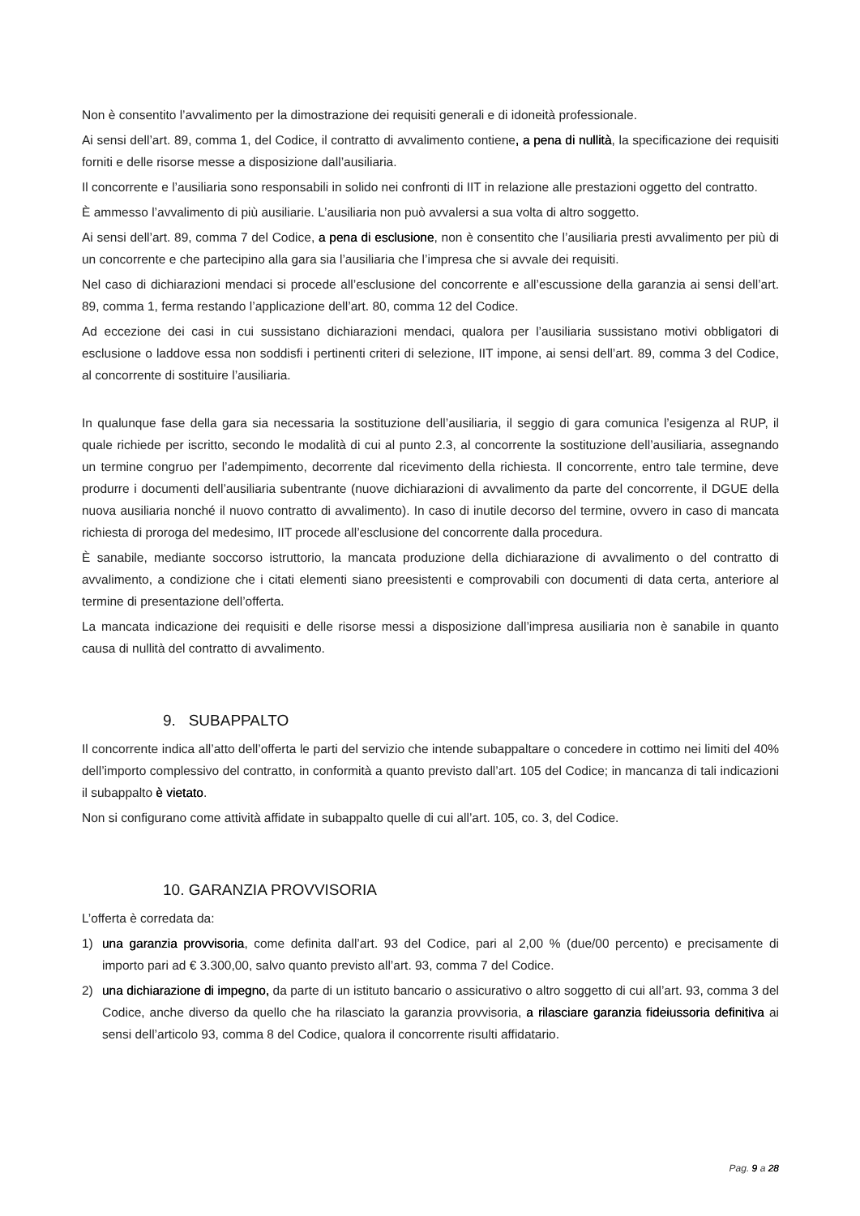Non è consentito l’avvalimento per la dimostrazione dei requisiti generali e di idoneità professionale.
Ai sensi dell’art. 89, comma 1, del Codice, il contratto di avvalimento contiene, a pena di nullità, la specificazione dei requisiti forniti e delle risorse messe a disposizione dall’ausiliaria.
Il concorrente e l’ausiliaria sono responsabili in solido nei confronti di IIT in relazione alle prestazioni oggetto del contratto.
È ammesso l’avvalimento di più ausiliarie. L’ausiliaria non può avvalersi a sua volta di altro soggetto.
Ai sensi dell’art. 89, comma 7 del Codice, a pena di esclusione, non è consentito che l’ausiliaria presti avvalimento per più di un concorrente e che partecipino alla gara sia l’ausiliaria che l’impresa che si avvale dei requisiti.
Nel caso di dichiarazioni mendaci si procede all’esclusione del concorrente e all’escussione della garanzia ai sensi dell’art. 89, comma 1, ferma restando l’applicazione dell’art. 80, comma 12 del Codice.
Ad eccezione dei casi in cui sussistano dichiarazioni mendaci, qualora per l’ausiliaria sussistano motivi obbligatori di esclusione o laddove essa non soddisfi i pertinenti criteri di selezione, IIT impone, ai sensi dell’art. 89, comma 3 del Codice, al concorrente di sostituire l’ausiliaria.
In qualunque fase della gara sia necessaria la sostituzione dell’ausiliaria, il seggio di gara comunica l’esigenza al RUP, il quale richiede per iscritto, secondo le modalità di cui al punto 2.3, al concorrente la sostituzione dell’ausiliaria, assegnando un termine congruo per l’adempimento, decorrente dal ricevimento della richiesta. Il concorrente, entro tale termine, deve produrre i documenti dell’ausiliaria subentrante (nuove dichiarazioni di avvalimento da parte del concorrente, il DGUE della nuova ausiliaria nonché il nuovo contratto di avvalimento). In caso di inutile decorso del termine, ovvero in caso di mancata richiesta di proroga del medesimo, IIT procede all’esclusione del concorrente dalla procedura.
È sanabile, mediante soccorso istruttorio, la mancata produzione della dichiarazione di avvalimento o del contratto di avvalimento, a condizione che i citati elementi siano preesistenti e comprovabili con documenti di data certa, anteriore al termine di presentazione dell’offerta.
La mancata indicazione dei requisiti e delle risorse messi a disposizione dall’impresa ausiliaria non è sanabile in quanto causa di nullità del contratto di avvalimento.
9. SUBAPPALTO
Il concorrente indica all’atto dell’offerta le parti del servizio che intende subappaltare o concedere in cottimo nei limiti del 40% dell’importo complessivo del contratto, in conformità a quanto previsto dall’art. 105 del Codice; in mancanza di tali indicazioni il subappalto è vietato.
Non si configurano come attività affidate in subappalto quelle di cui all’art. 105, co. 3, del Codice.
10. GARANZIA PROVVISORIA
L’offerta è corredata da:
1) una garanzia provvisoria, come definita dall’art. 93 del Codice, pari al 2,00 % (due/00 percento) e precisamente di importo pari ad € 3.300,00, salvo quanto previsto all’art. 93, comma 7 del Codice.
2) una dichiarazione di impegno, da parte di un istituto bancario o assicurativo o altro soggetto di cui all’art. 93, comma 3 del Codice, anche diverso da quello che ha rilasciato la garanzia provvisoria, a rilasciare garanzia fideiussoria definitiva ai sensi dell’articolo 93, comma 8 del Codice, qualora il concorrente risulti affidatario.
Pag. 9 a 28